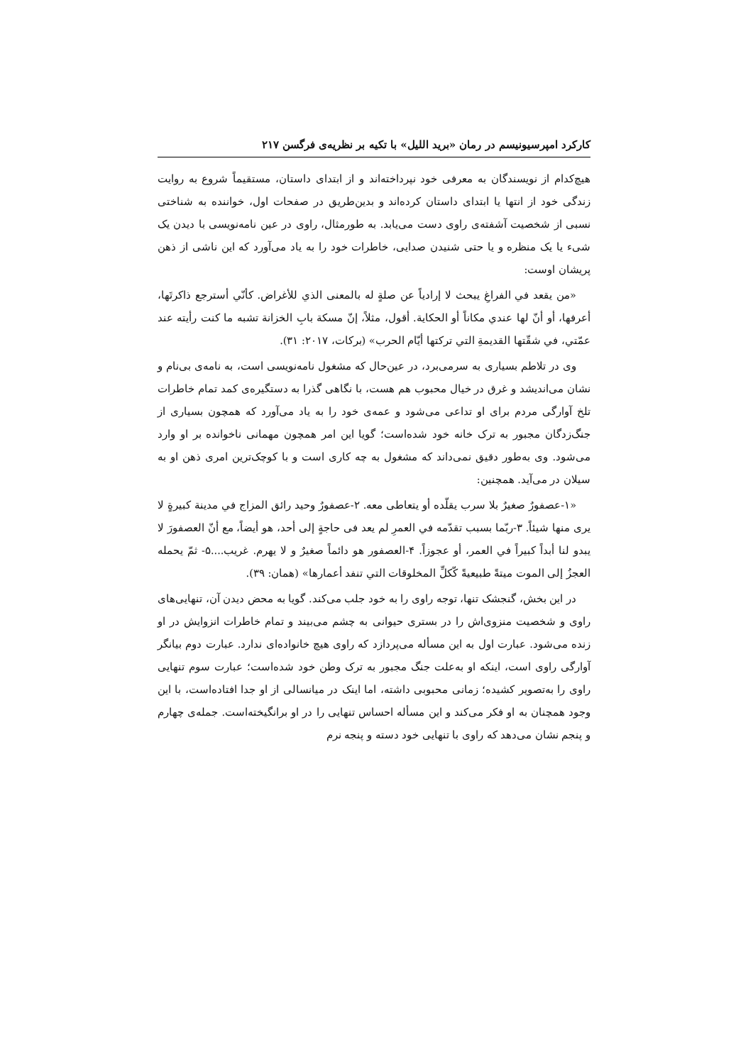کارکرد امپرسیونیسم در رمان «برید اللیل» با تکیه بر نظریه‌ی فرگسن ۲۱۷
هیچ‌کدام از نویسندگان به معرفی خود نپرداخته‌اند و از ابتدای داستان، مستقیماً شروع به روایت زندگی خود از انتها یا ابتدای داستان کرده‌اند و بدین‌طریق در صفحات اول، خواننده به شناختی نسبی از شخصیت آشفته‌ی راوی دست می‌یابد. به طورمثال، راوی در عین نامه‌نویسی با دیدن یک شیء یا یک منظره و یا حتی شنیدن صدایی، خاطرات خود را به یاد می‌آورد که این ناشی از ذهن پریشان اوست:
«من يقعد في الفراغِ يبحث لا إرادياً عن صلةٍ له بالمعنى الذي للأغراض. كأنّي أسترجع ذاكرتَها، أعرفها، أو أنّ لها عندي مكاناً أو الحكاية. أقول، مثلاً، إنّ مسكة بابِ الخزانة تشبه ما كنت رأيته عند عمّتي، في شقّتها القديمةِ التي تركتها أيّام الحرب» (برکات، ۲۰۱۷: ۳۱).
وی در تلاطم بسیاری به سرمی‌برد، در عین‌حال که مشغول نامه‌نویسی است، به نامه‌ی بی‌نام و نشان می‌اندیشد و غرق در خیال محبوب هم هست، با نگاهی گذرا به دستگیره‌ی کمد تمام خاطرات تلخ آوارگی مردم برای او تداعی می‌شود و عمه‌ی خود را به یاد می‌آورد که همچون بسیاری از جنگ‌زدگان مجبور به ترک خانه خود شده‌است؛ گویا این امر همچون مهمانی ناخوانده بر او وارد می‌شود. وی به‌طور دقیق نمی‌داند که مشغول به چه کاری است و با کوچک‌ترین امری ذهن او به سیلان در می‌آید. همچنین:
«۱-عصفورٌ صغيرٌ بلا سرب يقلّده أو يتعاطى معه. ۲-عصفورٌ وحيد رائق المزاج في مدينة كبيرةٍ لا يرى منها شيئاً. ۳-ربّما بسبب تقدّمه في العمرِ لم يعد فى حاجةٍ إلى أحد، هو أيضاً، مع أنّ العصفورَ لا يبدو لنا أبداً كبيراً في العمر، أو عجوزاً. ۴-العصفور هو دائماً صغيرٌ و لا يهرم. غريب....۵- ثمّ يحمله العجزُ إلى الموت ميتةً طبيعيةً كّكلِّ المخلوقات التي تنفد أعمارها» (همان: ۳۹).
در این بخش، گنجشک تنها، توجه راوی را به خود جلب می‌کند. گویا به محض دیدن آن، تنهایی‌های راوی و شخصیت منزوی‌اش را در بستری حیوانی به چشم می‌بیند و تمام خاطرات انزوایش در او زنده می‌شود. عبارت اول به این مسأله می‌پردازد که راوی هیچ خانواده‌ای ندارد. عبارت دوم بیانگر آوارگی راوی است، اینکه او به‌علت جنگ مجبور به ترک وطن خود شده‌است؛ عبارت سوم تنهایی راوی را به‌تصویر کشیده؛ زمانی محبوبی داشته، اما اینک در میانسالی از او جدا افتاده‌است، با این وجود همچنان به او فکر می‌کند و این مسأله احساس تنهایی را در او برانگیخته‌است. جمله‌ی چهارم و پنجم نشان می‌دهد که راوی با تنهایی خود دسته و پنجه نرم